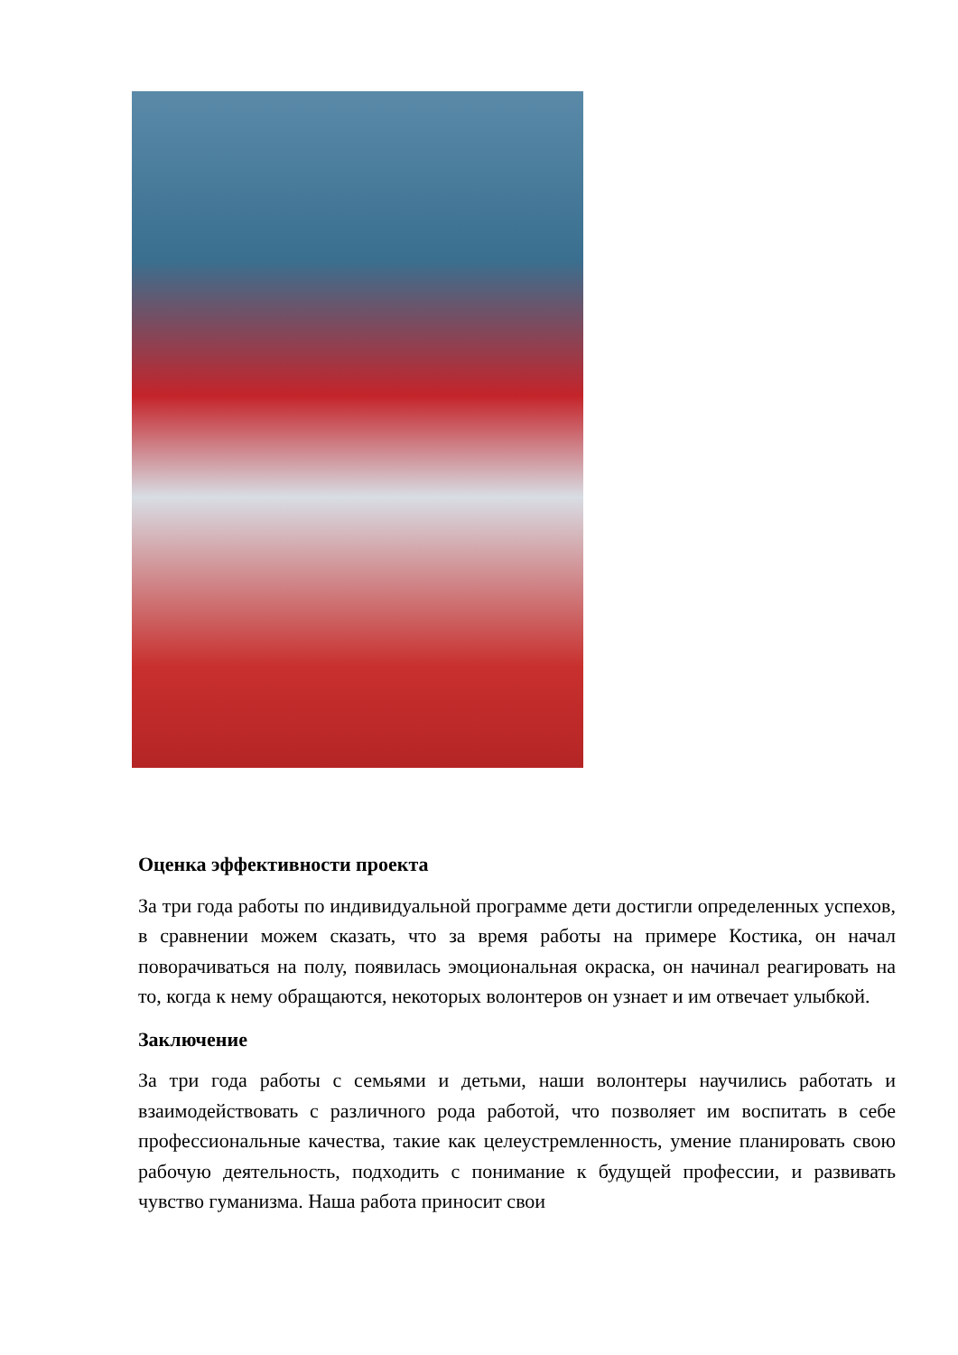Оценка эффективности проекта
За три года работы по индивидуальной программе дети достигли определенных успехов, в сравнении можем сказать, что за время работы на примере Костика, он начал поворачиваться на полу, появилась эмоциональная окраска, он начинал реагировать на то, когда к нему обращаются, некоторых волонтеров он узнает и им отвечает улыбкой.
Заключение
За три года работы с семьями и детьми, наши волонтеры научились работать и взаимодействовать с различного рода работой, что позволяет им воспитать в себе профессиональные качества, такие как целеустремленность, умение планировать свою рабочую деятельность, подходить с понимание к будущей профессии, и развивать чувство гуманизма. Наша работа приносит свои